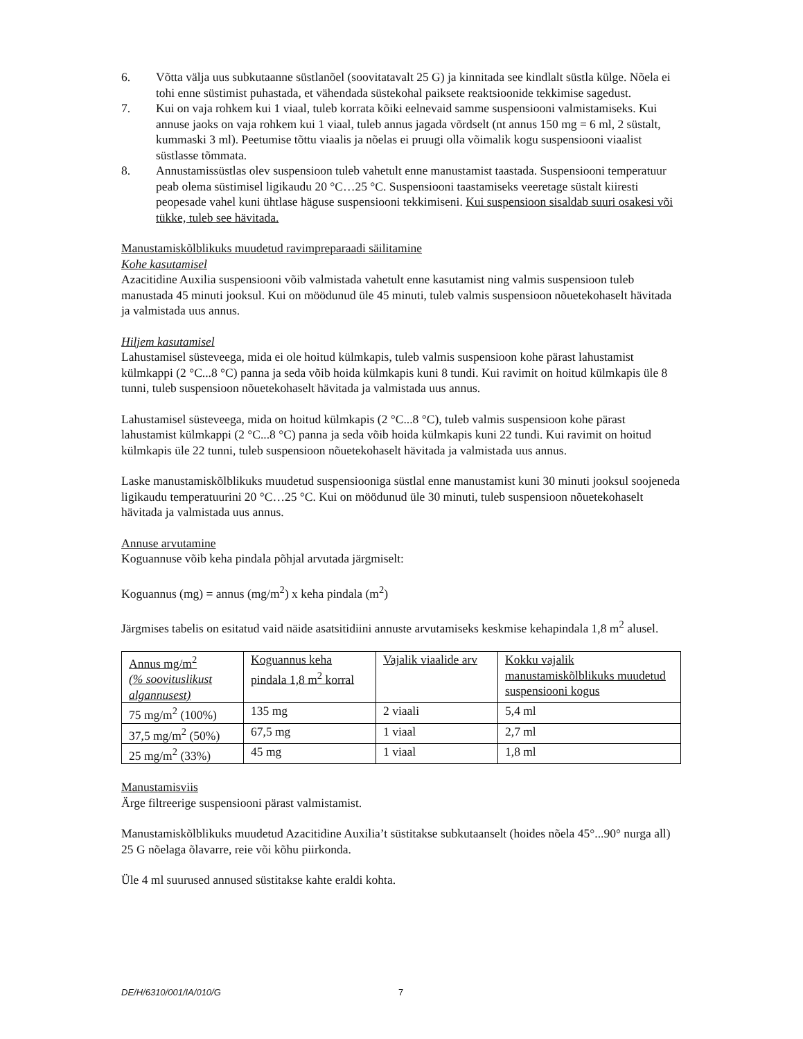6. Võtta välja uus subkutaanne süstlanõel (soovitatavalt 25 G) ja kinnitada see kindlalt süstla külge. Nõela ei tohi enne süstimist puhastada, et vähendada süstekohal paiksete reaktsioonide tekkimise sagedust.
7. Kui on vaja rohkem kui 1 viaal, tuleb korrata kõiki eelnevaid samme suspensiooni valmistamiseks. Kui annuse jaoks on vaja rohkem kui 1 viaal, tuleb annus jagada võrdselt (nt annus 150 mg = 6 ml, 2 süstalt, kummaski 3 ml). Peetumise tõttu viaalis ja nõelas ei pruugi olla võimalik kogu suspensiooni viaalist süstlasse tõmmata.
8. Annustamissüstlas olev suspensioon tuleb vahetult enne manustamist taastada. Suspensiooni temperatuur peab olema süstimisel ligikaudu 20 °C…25 °C. Suspensiooni taastamiseks veeretage süstalt kiiresti peopesade vahel kuni ühtlase häguse suspensiooni tekkimiseni. Kui suspensioon sisaldab suuri osakesi või tükke, tuleb see hävitada.
Manustamiskõlblikuks muudetud ravimpreparaadi säilitamine
Kohe kasutamisel
Azacitidine Auxilia suspensiooni võib valmistada vahetult enne kasutamist ning valmis suspensioon tuleb manustada 45 minuti jooksul. Kui on möödunud üle 45 minuti, tuleb valmis suspensioon nõuetekohaselt hävitada ja valmistada uus annus.
Hiljem kasutamisel
Lahustamisel süsteveega, mida ei ole hoitud külmkapis, tuleb valmis suspensioon kohe pärast lahustamist külmkappi (2 °C...8 °C) panna ja seda võib hoida külmkapis kuni 8 tundi. Kui ravimit on hoitud külmkapis üle 8 tunni, tuleb suspensioon nõuetekohaselt hävitada ja valmistada uus annus.
Lahustamisel süsteveega, mida on hoitud külmkapis (2 °C...8 °C), tuleb valmis suspensioon kohe pärast lahustamist külmkappi (2 °C...8 °C) panna ja seda võib hoida külmkapis kuni 22 tundi. Kui ravimit on hoitud külmkapis üle 22 tunni, tuleb suspensioon nõuetekohaselt hävitada ja valmistada uus annus.
Laske manustamiskõlblikuks muudetud suspensiooniga süstlal enne manustamist kuni 30 minuti jooksul soojeneda ligikaudu temperatuurini 20 °C…25 °C. Kui on möödunud üle 30 minuti, tuleb suspensioon nõuetekohaselt hävitada ja valmistada uus annus.
Annuse arvutamine
Koguannuse võib keha pindala põhjal arvutada järgmiselt:
Koguannus (mg) = annus (mg/m<sup>2</sup>) x keha pindala (m<sup>2</sup>)
Järgmises tabelis on esitatud vaid näide asatsitidiini annuste arvutamiseks keskmise kehapindala 1,8 m<sup>2</sup> alusel.
| Annus mg/m<sup>2</sup> (% soovituslikust algannusest) | Koguannus keha pindala 1,8 m<sup>2</sup> korral | Vajalik viaalide arv | Kokku vajalik manustamiskõlblikuks muudetud suspensiooni kogus |
| --- | --- | --- | --- |
| 75 mg/m<sup>2</sup> (100%) | 135 mg | 2 viaali | 5,4 ml |
| 37,5 mg/m<sup>2</sup> (50%) | 67,5 mg | 1 viaal | 2,7 ml |
| 25 mg/m<sup>2</sup> (33%) | 45 mg | 1 viaal | 1,8 ml |
Manustamisviis
Ärge filtreerige suspensiooni pärast valmistamist.
Manustamiskõlblikuks muudetud Azacitidine Auxilia’t süstitakse subkutaanselt (hoides nõela 45°...90° nurga all) 25 G nõelaga õlavarre, reie või kõhu piirkonda.
Üle 4 ml suurused annused süstitakse kahte eraldi kohta.
DE/H/6310/001/IA/010/G 7